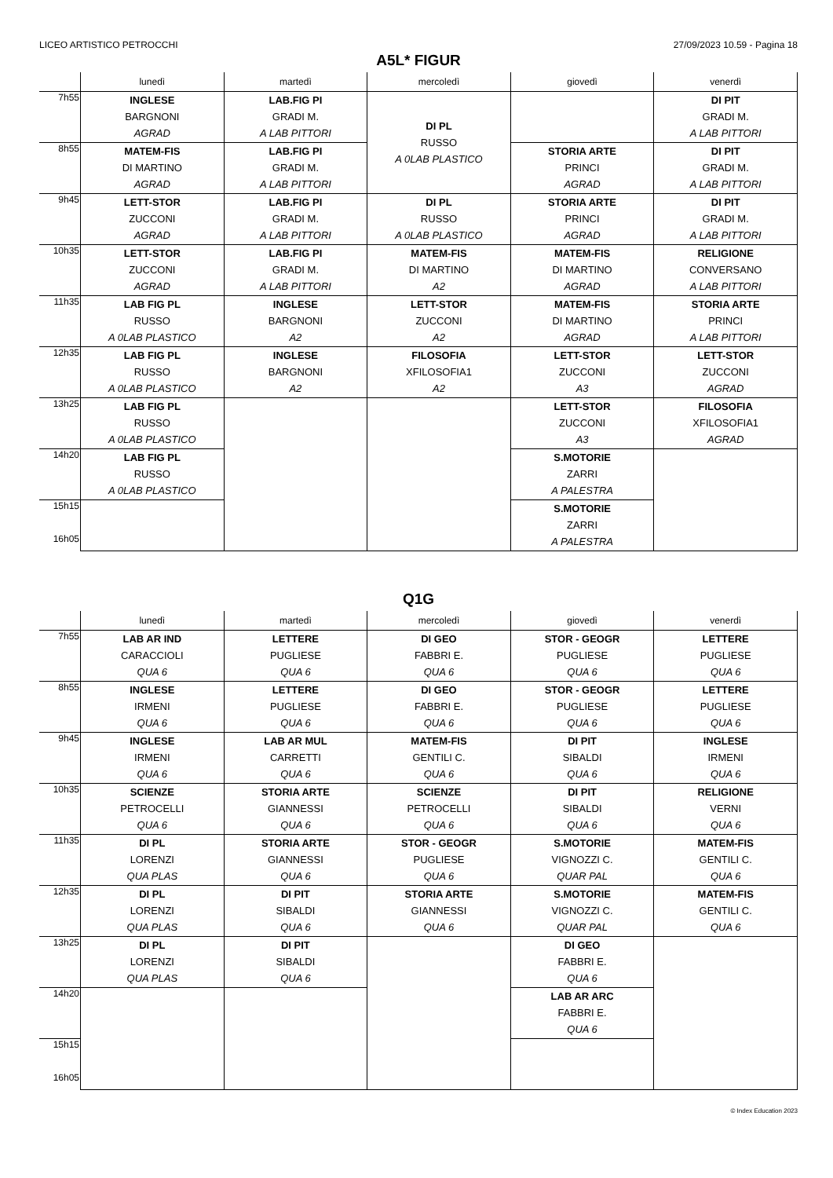LICEO ARTISTICO PETROCCHI 27/09/2023 10.59 - Pagina 18
A5L* FIGUR
| | lunedì | martedì | mercoledì | giovedì | venerdì |
| --- | --- | --- | --- | --- | --- |
| 7h55 | INGLESE BARGNONI AGRAD | LAB.FIG PI GRADI M. A LAB PITTORI | DI PL RUSSO A 0LAB PLASTICO | | DI PIT GRADI M. A LAB PITTORI |
| 8h55 | MATEM-FIS DI MARTINO AGRAD | LAB.FIG PI GRADI M. A LAB PITTORI | | STORIA ARTE PRINCI AGRAD | DI PIT GRADI M. A LAB PITTORI |
| 9h45 | LETT-STOR ZUCCONI AGRAD | LAB.FIG PI GRADI M. A LAB PITTORI | DI PL RUSSO A 0LAB PLASTICO | STORIA ARTE PRINCI AGRAD | DI PIT GRADI M. A LAB PITTORI |
| 10h35 | LETT-STOR ZUCCONI AGRAD | LAB.FIG PI GRADI M. A LAB PITTORI | MATEM-FIS DI MARTINO A2 | MATEM-FIS DI MARTINO AGRAD | RELIGIONE CONVERSANO A LAB PITTORI |
| 11h35 | LAB FIG PL RUSSO A 0LAB PLASTICO | INGLESE BARGNONI A2 | LETT-STOR ZUCCONI A2 | MATEM-FIS DI MARTINO AGRAD | STORIA ARTE PRINCI A LAB PITTORI |
| 12h35 | LAB FIG PL RUSSO A 0LAB PLASTICO | INGLESE BARGNONI A2 | FILOSOFIA XFILOSOFIA1 A2 | LETT-STOR ZUCCONI A3 | LETT-STOR ZUCCONI AGRAD |
| 13h25 | LAB FIG PL RUSSO A 0LAB PLASTICO | | | LETT-STOR ZUCCONI A3 | FILOSOFIA XFILOSOFIA1 AGRAD |
| 14h20 | LAB FIG PL RUSSO A 0LAB PLASTICO | | | S.MOTORIE ZARRI A PALESTRA | |
| 15h15 16h05 | | | | S.MOTORIE ZARRI A PALESTRA | |
Q1G
| | lunedì | martedì | mercoledì | giovedì | venerdì |
| --- | --- | --- | --- | --- | --- |
| 7h55 | LAB AR IND CARACCIOLI QUA 6 | LETTERE PUGLIESE QUA 6 | DI GEO FABBRI E. QUA 6 | STOR - GEOGR PUGLIESE QUA 6 | LETTERE PUGLIESE QUA 6 |
| 8h55 | INGLESE IRMENI QUA 6 | LETTERE PUGLIESE QUA 6 | DI GEO FABBRI E. QUA 6 | STOR - GEOGR PUGLIESE QUA 6 | LETTERE PUGLIESE QUA 6 |
| 9h45 | INGLESE IRMENI QUA 6 | LAB AR MUL CARRETTI QUA 6 | MATEM-FIS GENTILI C. QUA 6 | DI PIT SIBALDI QUA 6 | INGLESE IRMENI QUA 6 |
| 10h35 | SCIENZE PETROCELLI QUA 6 | STORIA ARTE GIANNESSI QUA 6 | SCIENZE PETROCELLI QUA 6 | DI PIT SIBALDI QUA 6 | RELIGIONE VERNI QUA 6 |
| 11h35 | DI PL LORENZI QUA PLAS | STORIA ARTE GIANNESSI QUA 6 | STOR - GEOGR PUGLIESE QUA 6 | S.MOTORIE VIGNOZZI C. QUAR PAL | MATEM-FIS GENTILI C. QUA 6 |
| 12h35 | DI PL LORENZI QUA PLAS | DI PIT SIBALDI QUA 6 | STORIA ARTE GIANNESSI QUA 6 | S.MOTORIE VIGNOZZI C. QUAR PAL | MATEM-FIS GENTILI C. QUA 6 |
| 13h25 | DI PL LORENZI QUA PLAS | DI PIT SIBALDI QUA 6 | | DI GEO FABBRI E. QUA 6 | |
| 14h20 | | | | LAB AR ARC FABBRI E. QUA 6 | |
| 15h15 16h05 | | | | | |
© Index Education 2023